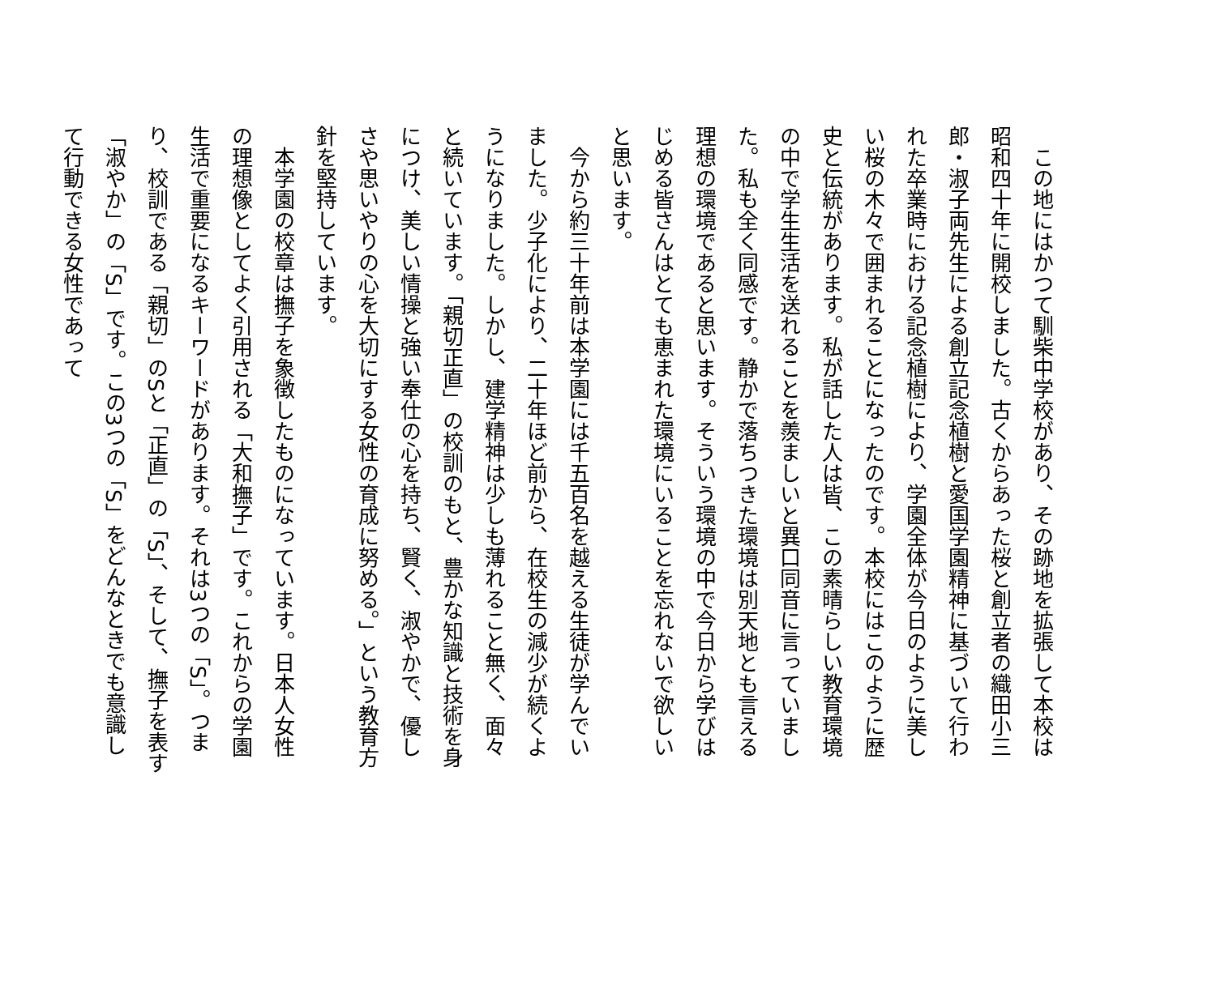この地にはかつて馴柴中学校があり、その跡地を拡張して本校は昭和四十年に開校しました。古くからあった桜と創立者の織田小三郎・淑子両先生による創立記念植樹と愛国学園精神に基づいて行われた卒業時における記念植樹により、学園全体が今日のように美しい桜の木々で囲まれることになったのです。本校にはこのように歴史と伝統があります。私が話した人は皆、この素晴らしい教育環境の中で学生生活を送れることを羨ましいと異口同音に言っていました。私も全く同感です。静かで落ちつきた環境は別天地とも言える理想の環境であると思います。そういう環境の中で今日から学びはじめる皆さんはとても恵まれた環境にいることを忘れないで欲しいと思います。
今から約三十年前は本学園には千五百名を越える生徒が学んでいました。少子化により、二十年ほど前から、在校生の減少が続くようになりました。しかし、建学精神は少しも薄れること無く、面々と続いています。「親切正直」の校訓のもと、豊かな知識と技術を身につけ、美しい情操と強い奉仕の心を持ち、賢く、淑やかで、優しさや思いやりの心を大切にする女性の育成に努める。」という教育方針を堅持しています。
本学園の校章は撫子を象徴したものになっています。日本人女性の理想像としてよく引用される「大和撫子」です。これからの学園生活で重要になるキーワードがあります。それは3つの「S」。つまり、校訓である「親切」のSと「正直」の「S」、そして、撫子を表す「淑やか」の「S」です。この3つの「S」をどんなときでも意識して行動できる女性であって